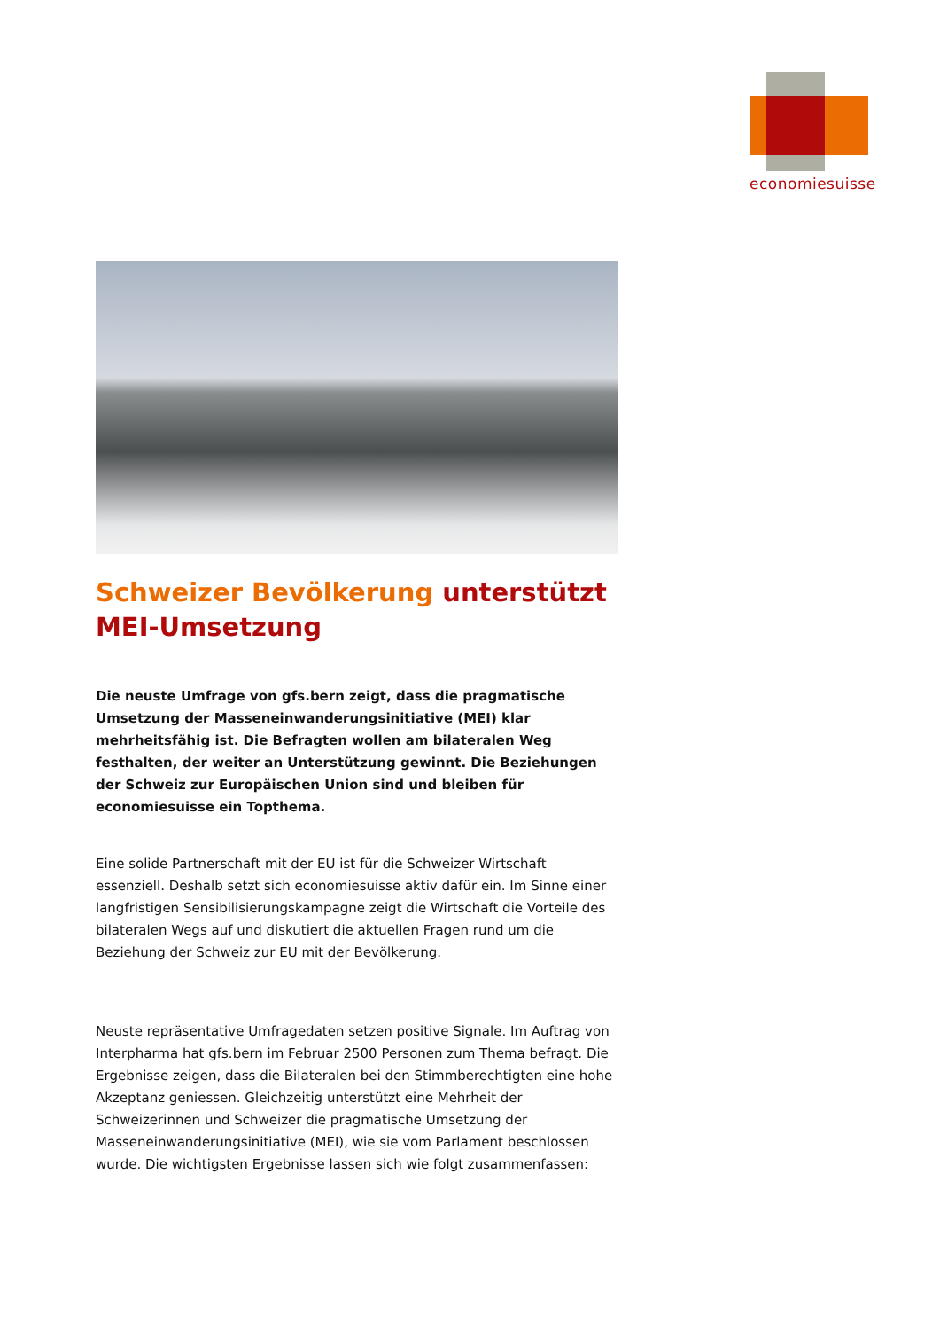economiesuisse
Schweizer Bevölkerung unterstützt MEI-Umsetzung
Die neuste Umfrage von gfs.bern zeigt, dass die pragmatische Umsetzung der Masseneinwanderungsinitiative (MEI) klar mehrheitsfähig ist. Die Befragten wollen am bilateralen Weg festhalten, der weiter an Unterstützung gewinnt. Die Beziehungen der Schweiz zur Europäischen Union sind und bleiben für economiesuisse ein Topthema.
Eine solide Partnerschaft mit der EU ist für die Schweizer Wirtschaft essenziell. Deshalb setzt sich economiesuisse aktiv dafür ein. Im Sinne einer langfristigen Sensibilisierungskampagne zeigt die Wirtschaft die Vorteile des bilateralen Wegs auf und diskutiert die aktuellen Fragen rund um die Beziehung der Schweiz zur EU mit der Bevölkerung.
Neuste repräsentative Umfragedaten setzen positive Signale. Im Auftrag von Interpharma hat gfs.bern im Februar 2500 Personen zum Thema befragt. Die Ergebnisse zeigen, dass die Bilateralen bei den Stimmberechtigten eine hohe Akzeptanz geniessen. Gleichzeitig unterstützt eine Mehrheit der Schweizerinnen und Schweizer die pragmatische Umsetzung der Masseneinwanderungsinitiative (MEI), wie sie vom Parlament beschlossen wurde. Die wichtigsten Ergebnisse lassen sich wie folgt zusammenfassen: